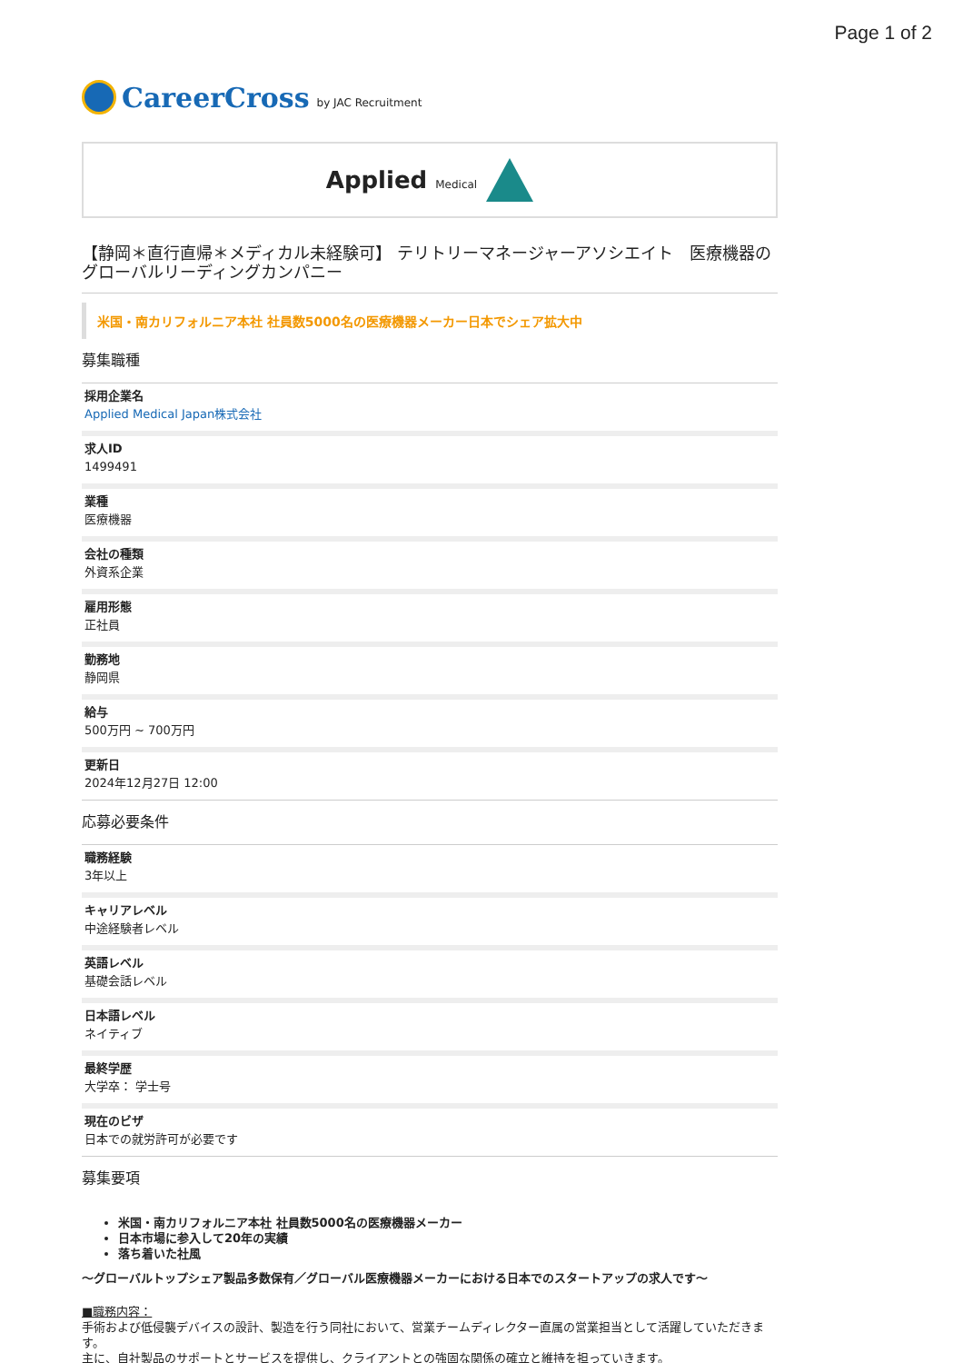Page 1 of 2
CareerCross by JAC Recruitment
Applied Medical
【静岡＊直行直帰＊メディカル未経験可】 テリトリーマネージャーアソシエイト　医療機器のグローバルリーディングカンパニー
米国・南カリフォルニア本社 社員数5000名の医療機器メーカー日本でシェア拡大中
募集職種
採用企業名
Applied Medical Japan株式会社
求人ID
1499491
業種
医療機器
会社の種類
外資系企業
雇用形態
正社員
勤務地
静岡県
給与
500万円 ~ 700万円
更新日
2024年12月27日 12:00
応募必要条件
職務経験
3年以上
キャリアレベル
中途経験者レベル
英語レベル
基礎会話レベル
日本語レベル
ネイティブ
最終学歴
大学卒： 学士号
現在のビザ
日本での就労許可が必要です
募集要項
米国・南カリフォルニア本社 社員数5000名の医療機器メーカー
日本市場に参入して20年の実績
落ち着いた社風
～グローバルトップシェア製品多数保有／グローバル医療機器メーカーにおける日本でのスタートアップの求人です～
■職務内容：
手術および低侵襲デバイスの設計、製造を行う同社において、営業チームディレクター直属の営業担当として活躍していただきます。
主に、自社製品のサポートとサービスを提供し、クライアントとの強固な関係の確立と維持を担っていきます。